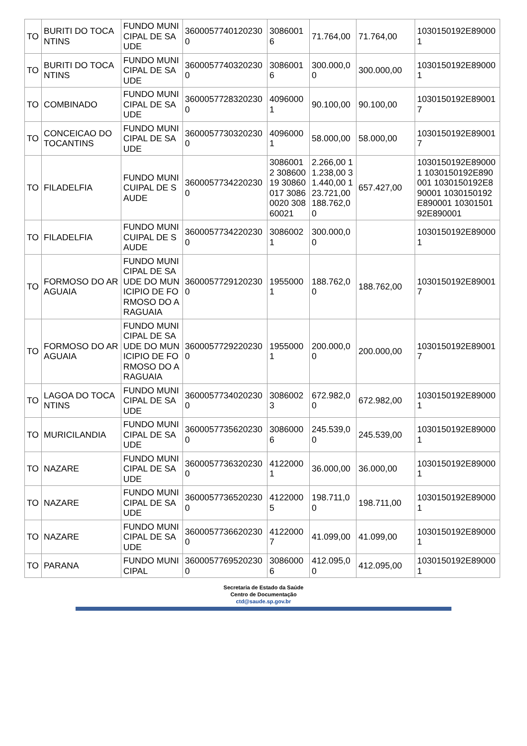| TO | BURITI DO TOCANTINS | FUNDO MUNICIPAL DE SAUDE | 36000577401202300 | 30860016 | 71.764,00 | 71.764,00 | 1030150192E890001 |
| TO | BURITI DO TOCANTINS | FUNDO MUNICIPAL DE SAUDE | 36000577403202300 | 30860016 | 300.000,00 | 300.000,00 | 1030150192E890001 |
| TO | COMBINADO | FUNDO MUNICIPAL DE SAUDE | 36000577283202300 | 40960001 | 90.100,00 | 90.100,00 | 1030150192E890017 |
| TO | CONCEICAO DO TOCANTINS | FUNDO MUNICIPAL DE SAUDE | 36000577303202300 | 40960001 | 58.000,00 | 58.000,00 | 1030150192E890017 |
| TO | FILADELFIA | FUNDO MUNICUIPAL DE SAUDE | 36000577342202300 | 30860012 30860019 30860017 30860020 30860021 | 2.266,00 11.238,00 31.440,00 123.721,00 188.762,00 | 657.427,00 | 1030150192E890001 1030150192E890001 1030150192E890001 1030150192E890001 1030150192E890001 |
| TO | FILADELFIA | FUNDO MUNICUIPAL DE SAUDE | 36000577342202300 | 30860021 | 300.000,00 | | 1030150192E890001 |
| TO | FORMOSO DO ARAGUAIA | FUNDO MUNICIPAL DE SAUDE DO MUNICIPIO DE FORMOSO DO ARAGUAIA | 36000577291202300 | 19550001 | 188.762,00 | 188.762,00 | 1030150192E890017 |
| TO | FORMOSO DO ARAGUAIA | FUNDO MUNICIPAL DE SAUDE DO MUNICIPIO DE FORMOSO DO ARAGUAIA | 36000577292202300 | 19550001 | 200.000,00 | 200.000,00 | 1030150192E890017 |
| TO | LAGOA DO TOCANTINS | FUNDO MUNICIPAL DE SAUDE | 36000577340202300 | 30860023 | 672.982,00 | 672.982,00 | 1030150192E890001 |
| TO | MURICILANDIA | FUNDO MUNICIPAL DE SAUDE | 36000577356202300 | 30860006 | 245.539,00 | 245.539,00 | 1030150192E890001 |
| TO | NAZARE | FUNDO MUNICIPAL DE SAUDE | 36000577363202300 | 41220001 | 36.000,00 | 36.000,00 | 1030150192E890001 |
| TO | NAZARE | FUNDO MUNICIPAL DE SAUDE | 36000577365202300 | 41220005 | 198.711,00 | 198.711,00 | 1030150192E890001 |
| TO | NAZARE | FUNDO MUNICIPAL DE SAUDE | 36000577366202300 | 41220007 | 41.099,00 | 41.099,00 | 1030150192E890001 |
| TO | PARANA | FUNDO MUNICIPAL | 36000577695202300 | 30860006 | 412.095,00 | 412.095,00 | 1030150192E890001 |
Secretaria de Estado da Saúde
Centro de Documentação
ctd@saude.sp.gov.br